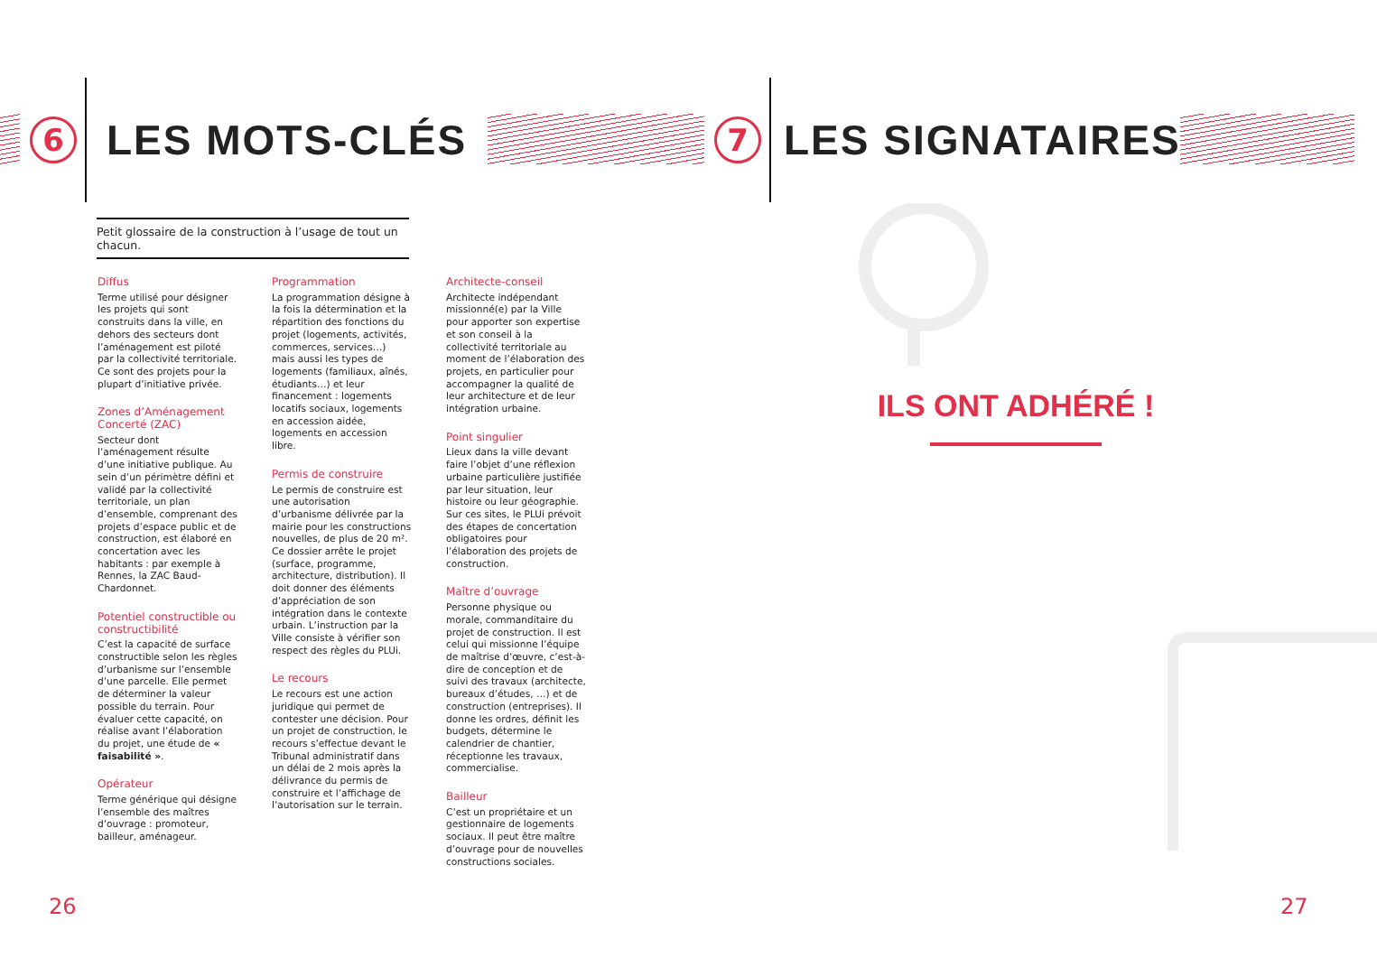6 LES MOTS-CLÉS 7 LES SIGNATAIRES
Petit glossaire de la construction à l’usage de tout un chacun.
Diffus
Terme utilisé pour désigner les projets qui sont construits dans la ville, en dehors des secteurs dont l’aménagement est piloté par la collectivité territoriale. Ce sont des projets pour la plupart d’initiative privée.
Zones d’Aménagement Concerté (ZAC)
Secteur dont l’aménagement résulte d’une initiative publique. Au sein d’un périmètre défini et validé par la collectivité territoriale, un plan d’ensemble, comprenant des projets d’espace public et de construction, est élaboré en concertation avec les habitants : par exemple à Rennes, la ZAC Baud-Chardonnet.
Potentiel constructible ou constructibilité
C’est la capacité de surface constructible selon les règles d’urbanisme sur l’ensemble d’une parcelle. Elle permet de déterminer la valeur possible du terrain. Pour évaluer cette capacité, on réalise avant l’élaboration du projet, une étude de « faisabilité ».
Opérateur
Terme générique qui désigne l’ensemble des maîtres d’ouvrage : promoteur, bailleur, aménageur.
Programmation
La programmation désigne à la fois la détermination et la répartition des fonctions du projet (logements, activités, commerces, services…) mais aussi les types de logements (familiaux, aînés, étudiants…) et leur financement : logements locatifs sociaux, logements en accession aidée, logements en accession libre.
Permis de construire
Le permis de construire est une autorisation d’urbanisme délivrée par la mairie pour les constructions nouvelles, de plus de 20 m². Ce dossier arrête le projet (surface, programme, architecture, distribution). Il doit donner des éléments d’appréciation de son intégration dans le contexte urbain. L’instruction par la Ville consiste à vérifier son respect des règles du PLUi.
Le recours
Le recours est une action juridique qui permet de contester une décision. Pour un projet de construction, le recours s’effectue devant le Tribunal administratif dans un délai de 2 mois après la délivrance du permis de construire et l’affichage de l’autorisation sur le terrain.
Architecte-conseil
Architecte indépendant missionné(e) par la Ville pour apporter son expertise et son conseil à la collectivité territoriale au moment de l’élaboration des projets, en particulier pour accompagner la qualité de leur architecture et de leur intégration urbaine.
Point singulier
Lieux dans la ville devant faire l’objet d’une réflexion urbaine particulière justifiée par leur situation, leur histoire ou leur géographie. Sur ces sites, le PLUi prévoit des étapes de concertation obligatoires pour l’élaboration des projets de construction.
Maître d’ouvrage
Personne physique ou morale, commanditaire du projet de construction. Il est celui qui missionne l’équipe de maîtrise d’œuvre, c’est-à-dire de conception et de suivi des travaux (architecte, bureaux d’études, …) et de construction (entreprises). Il donne les ordres, définit les budgets, détermine le calendrier de chantier, réceptionne les travaux, commercialise.
Bailleur
C’est un propriétaire et un gestionnaire de logements sociaux. Il peut être maître d’ouvrage pour de nouvelles constructions sociales.
ILS ONT ADHÉRÉ !
26 27